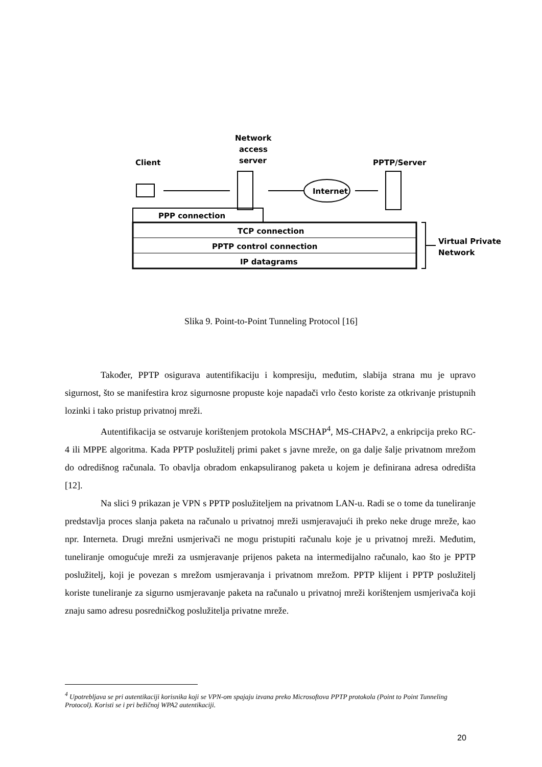Client
Network
access
server
PPTP/Server
Internet
PPP connection
TCP connection
PPTP control connection
IP datagrams
Virtual Private
Network
Slika 9. Point-to-Point Tunneling Protocol [16]
Također, PPTP osigurava autentifikaciju i kompresiju, međutim, slabija strana mu je upravo sigurnost, što se manifestira kroz sigurnosne propuste koje napadači vrlo često koriste za otkrivanje pristupnih lozinki i tako pristup privatnoj mreži.
Autentifikacija se ostvaruje korištenjem protokola MSCHAP<sup>4</sup>, MS-CHAPv2, a enkripcija preko RC-4 ili MPPE algoritma. Kada PPTP poslužitelj primi paket s javne mreže, on ga dalje šalje privatnom mrežom do odredišnog računala. To obavlja obradom enkapsuliranog paketa u kojem je definirana adresa odredišta [12].
Na slici 9 prikazan je VPN s PPTP poslužiteljem na privatnom LAN-u. Radi se o tome da tuneliranje predstavlja proces slanja paketa na računalo u privatnoj mreži usmjeravajući ih preko neke druge mreže, kao npr. Interneta. Drugi mrežni usmjerivači ne mogu pristupiti računalu koje je u privatnoj mreži. Međutim, tuneliranje omogućuje mreži za usmjeravanje prijenos paketa na intermedijalno računalo, kao što je PPTP poslužitelj, koji je povezan s mrežom usmjeravanja i privatnom mrežom. PPTP klijent i PPTP poslužitelj koriste tuneliranje za sigurno usmjeravanje paketa na računalo u privatnoj mreži korištenjem usmjerivača koji znaju samo adresu posredničkog poslužitelja privatne mreže.
<sup>4</sup> Upotrebljava se pri autentikaciji korisnika koji se VPN-om spajaju izvana preko Microsoftova PPTP protokola (Point to Point Tunneling Protocol). Koristi se i pri bežičnoj WPA2 autentikaciji.
20